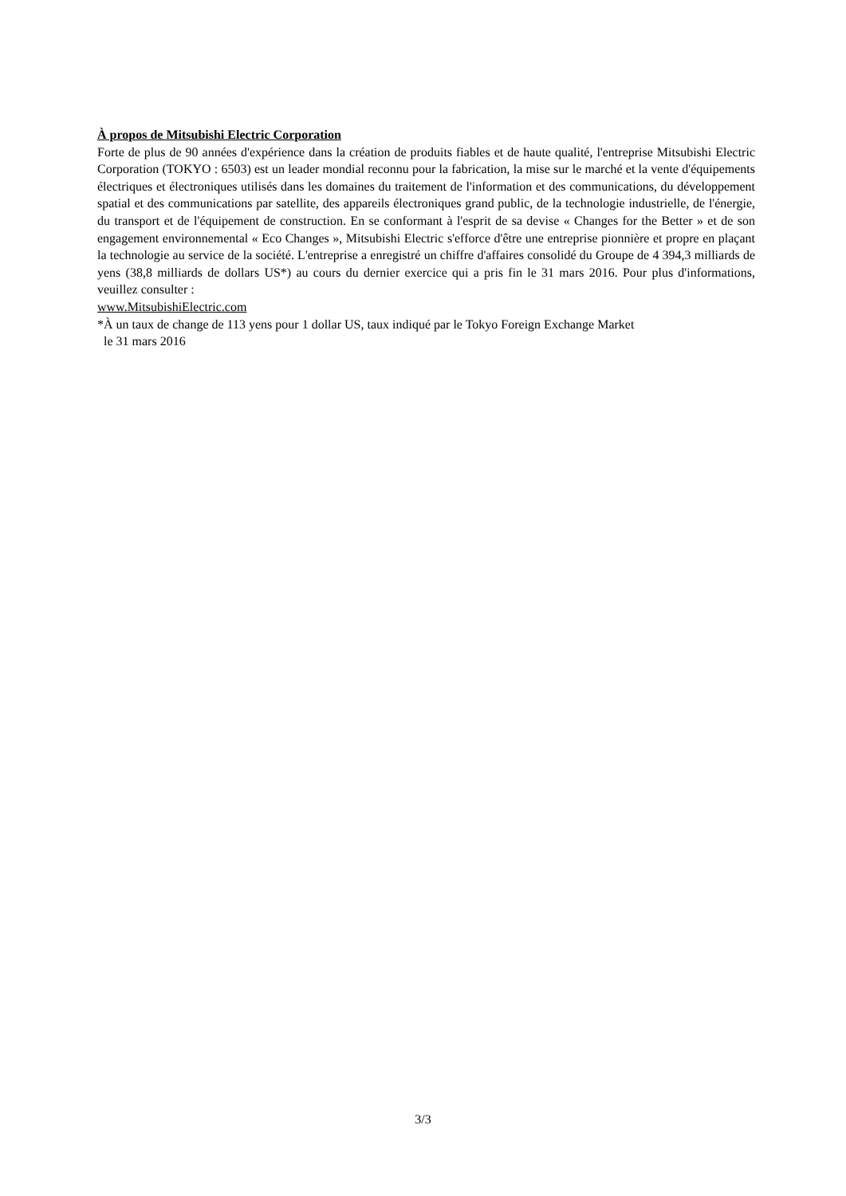À propos de Mitsubishi Electric Corporation
Forte de plus de 90 années d'expérience dans la création de produits fiables et de haute qualité, l'entreprise Mitsubishi Electric Corporation (TOKYO : 6503) est un leader mondial reconnu pour la fabrication, la mise sur le marché et la vente d'équipements électriques et électroniques utilisés dans les domaines du traitement de l'information et des communications, du développement spatial et des communications par satellite, des appareils électroniques grand public, de la technologie industrielle, de l'énergie, du transport et de l'équipement de construction. En se conformant à l'esprit de sa devise « Changes for the Better » et de son engagement environnemental « Eco Changes », Mitsubishi Electric s'efforce d'être une entreprise pionnière et propre en plaçant la technologie au service de la société. L'entreprise a enregistré un chiffre d'affaires consolidé du Groupe de 4 394,3 milliards de yens (38,8 milliards de dollars US*) au cours du dernier exercice qui a pris fin le 31 mars 2016. Pour plus d'informations, veuillez consulter :
www.MitsubishiElectric.com
*À un taux de change de 113 yens pour 1 dollar US, taux indiqué par le Tokyo Foreign Exchange Market
le 31 mars 2016
3/3